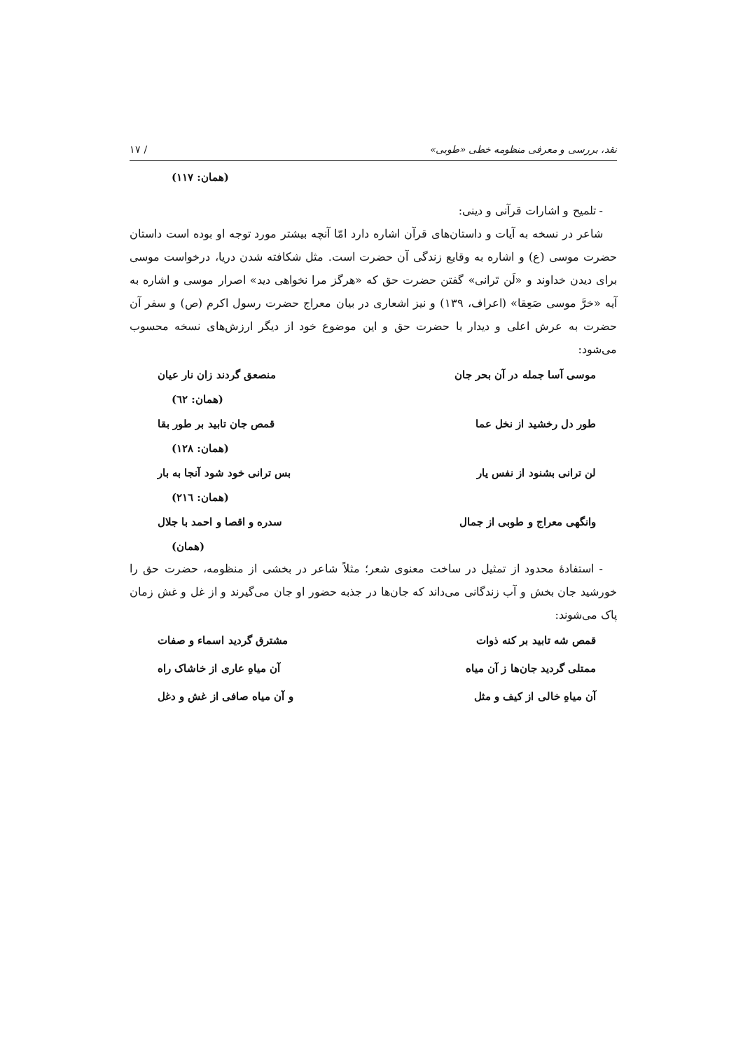نقد، بررسی و معرفی منظومه خطی «طوبی» / ١٧
(همان: ١١٧)
- تلمیح و اشارات قرآنی و دینی:
شاعر در نسخه به آیات و داستان‌های قرآن اشاره دارد امّا آنچه بیشتر مورد توجه او بوده است داستان حضرت موسی (ع) و اشاره به وقایع زندگی آن حضرت است. مثل شکافته شدن دریا، درخواست موسی برای دیدن خداوند و «لَن تَرانی» گفتن حضرت حق که «هرگز مرا نخواهی دید» اصرار موسی و اشاره به آیه «خرَّ موسی صَعِقا» (اعراف، ١٣٩) و نیز اشعاری در بیان معراج حضرت رسول اکرم (ص) و سفر آن حضرت به عرش اعلی و دیدار با حضرت حق و این موضوع خود از دیگر ارزش‌های نسخه محسوب می‌شود:
موسی آسا جمله در آن بحر جان منصعق گردند زان نار عیان
(همان: ٦٢)
طور دل رخشید از نخل عما قمص جان تابید بر طور بقا
(همان: ١٢٨)
لن ترانی بشنود از نفس یار بس ترانی خود شود آنجا به بار
(همان: ٢١٦)
وانگهی معراج و طوبی از جمال سدره و اقصا و احمد با جلال
(همان)
- استفادهٔ محدود از تمثیل در ساخت معنوی شعر؛ مثلاً شاعر در بخشی از منظومه، حضرت حق را خورشید جان بخش و آب زندگانی می‌داند که جان‌ها در جذبه حضور او جان می‌گیرند و از غل و غش زمان پاک می‌شوند:
قمص شه تابید بر کنه ذوات مشترق گردید اسماء و صفات
ممتلی گردید جان‌ها ز آن میاه آن میاهِ عاری از خاشاک راه
آن میاهِ خالی از کیف و مثل و آن میاه صافی از غش و دغل